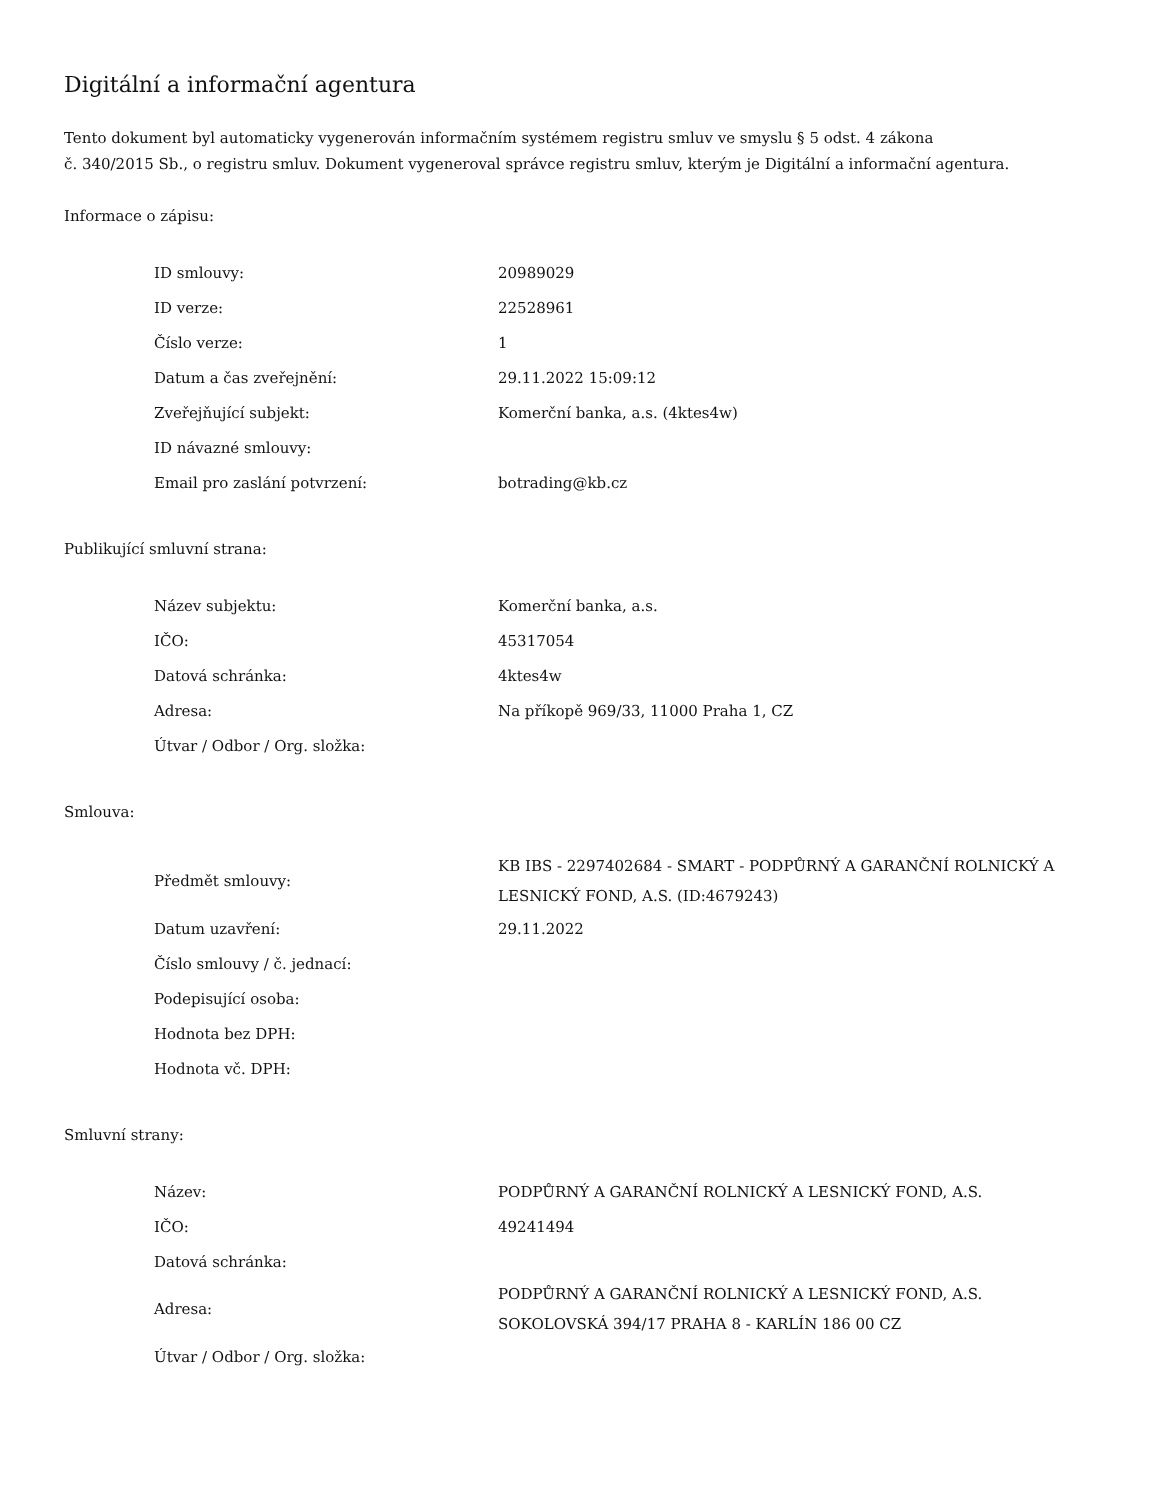Digitální a informační agentura
Tento dokument byl automaticky vygenerován informačním systémem registru smluv ve smyslu § 5 odst. 4 zákona
č. 340/2015 Sb., o registru smluv. Dokument vygeneroval správce registru smluv, kterým je Digitální a informační agentura.
Informace o zápisu:
| ID smlouvy: | 20989029 |
| ID verze: | 22528961 |
| Číslo verze: | 1 |
| Datum a čas zveřejnění: | 29.11.2022 15:09:12 |
| Zveřejňující subjekt: | Komerční banka, a.s. (4ktes4w) |
| ID návazné smlouvy: | |
| Email pro zaslání potvrzení: | botrading@kb.cz |
Publikující smluvní strana:
| Název subjektu: | Komerční banka, a.s. |
| IČO: | 45317054 |
| Datová schránka: | 4ktes4w |
| Adresa: | Na příkopě 969/33, 11000 Praha 1, CZ |
| Útvar / Odbor / Org. složka: | |
Smlouva:
| Předmět smlouvy: | KB IBS - 2297402684 - SMART - PODPŮRNÝ A GARANČNÍ ROLNICKÝ A LESNICKÝ FOND, A.S. (ID:4679243) |
| Datum uzavření: | 29.11.2022 |
| Číslo smlouvy / č. jednací: | |
| Podepisující osoba: | |
| Hodnota bez DPH: | |
| Hodnota vč. DPH: | |
Smluvní strany:
| Název: | PODPŮRNÝ A GARANČNÍ ROLNICKÝ A LESNICKÝ FOND, A.S. |
| IČO: | 49241494 |
| Datová schránka: | |
| Adresa: | PODPŮRNÝ A GARANČNÍ ROLNICKÝ A LESNICKÝ FOND, A.S. SOKOLOVSKÁ 394/17 PRAHA 8 - KARLÍN 186 00 CZ |
| Útvar / Odbor / Org. složka: | |